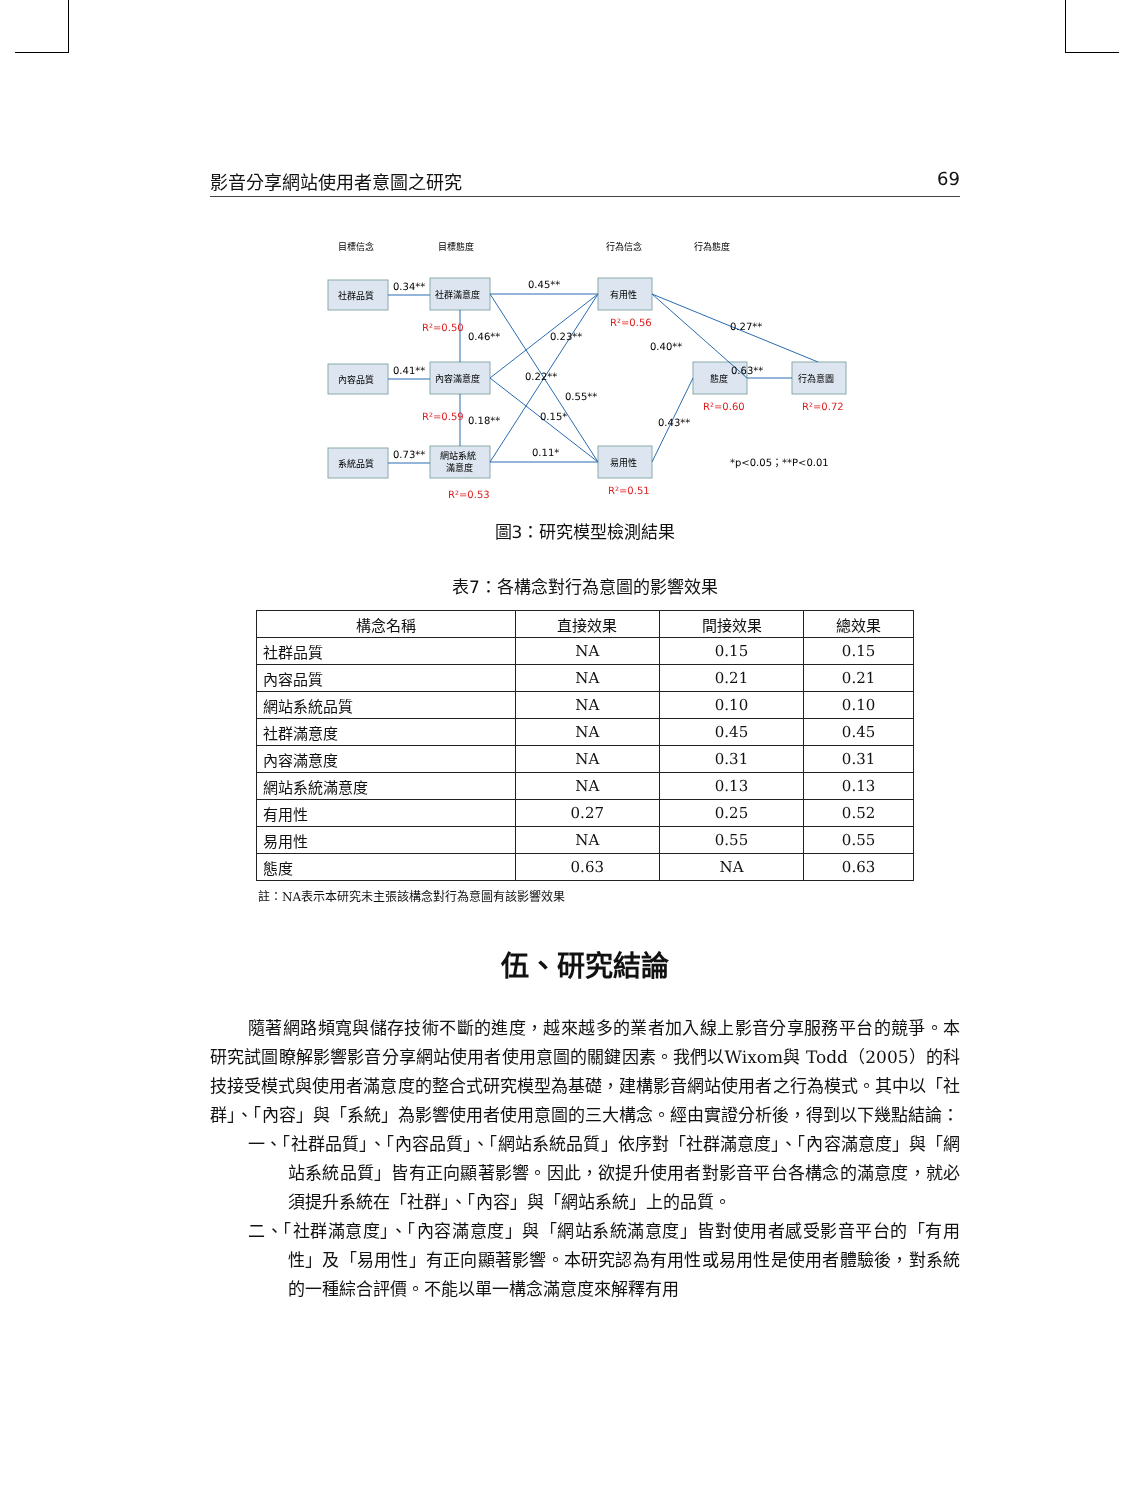影音分享網站使用者意圖之研究 69
目標信念
目標態度
行為信念
行為態度
社群品質
社群滿意度
有用性
內容品質
內容滿意度
態度
行為意圖
系統品質
網站系統
滿意度
易用性
0.34**
0.45**
0.46**
0.41**
0.18**
0.73**
0.11*
0.63**
*p<0.05；**P<0.01
0.27**
0.23**
0.55**
0.15*
0.40**
0.43**
0.22**
R²=0.50
R²=0.56
R²=0.59
R²=0.60
R²=0.72
R²=0.53
R²=0.51
圖3：研究模型檢測結果
表7：各構念對行為意圖的影響效果
| 構念名稱 | 直接效果 | 間接效果 | 總效果 |
| --- | --- | --- | --- |
| 社群品質 | NA | 0.15 | 0.15 |
| 內容品質 | NA | 0.21 | 0.21 |
| 網站系統品質 | NA | 0.10 | 0.10 |
| 社群滿意度 | NA | 0.45 | 0.45 |
| 內容滿意度 | NA | 0.31 | 0.31 |
| 網站系統滿意度 | NA | 0.13 | 0.13 |
| 有用性 | 0.27 | 0.25 | 0.52 |
| 易用性 | NA | 0.55 | 0.55 |
| 態度 | 0.63 | NA | 0.63 |
註：NA表示本研究未主張該構念對行為意圖有該影響效果
伍、研究結論
隨著網路頻寬與儲存技術不斷的進度，越來越多的業者加入線上影音分享服務平台的競爭。本研究試圖瞭解影響影音分享網站使用者使用意圖的關鍵因素。我們以Wixom與 Todd（2005）的科技接受模式與使用者滿意度的整合式研究模型為基礎，建構影音網站使用者之行為模式。其中以「社群」、「內容」與「系統」為影響使用者使用意圖的三大構念。經由實證分析後，得到以下幾點結論：
一、「社群品質」、「內容品質」、「網站系統品質」依序對「社群滿意度」、「內容滿意度」與「網站系統品質」皆有正向顯著影響。因此，欲提升使用者對影音平台各構念的滿意度，就必須提升系統在「社群」、「內容」與「網站系統」上的品質。
二、「社群滿意度」、「內容滿意度」與「網站系統滿意度」皆對使用者感受影音平台的「有用性」及「易用性」有正向顯著影響。本研究認為有用性或易用性是使用者體驗後，對系統的一種綜合評價。不能以單一構念滿意度來解釋有用